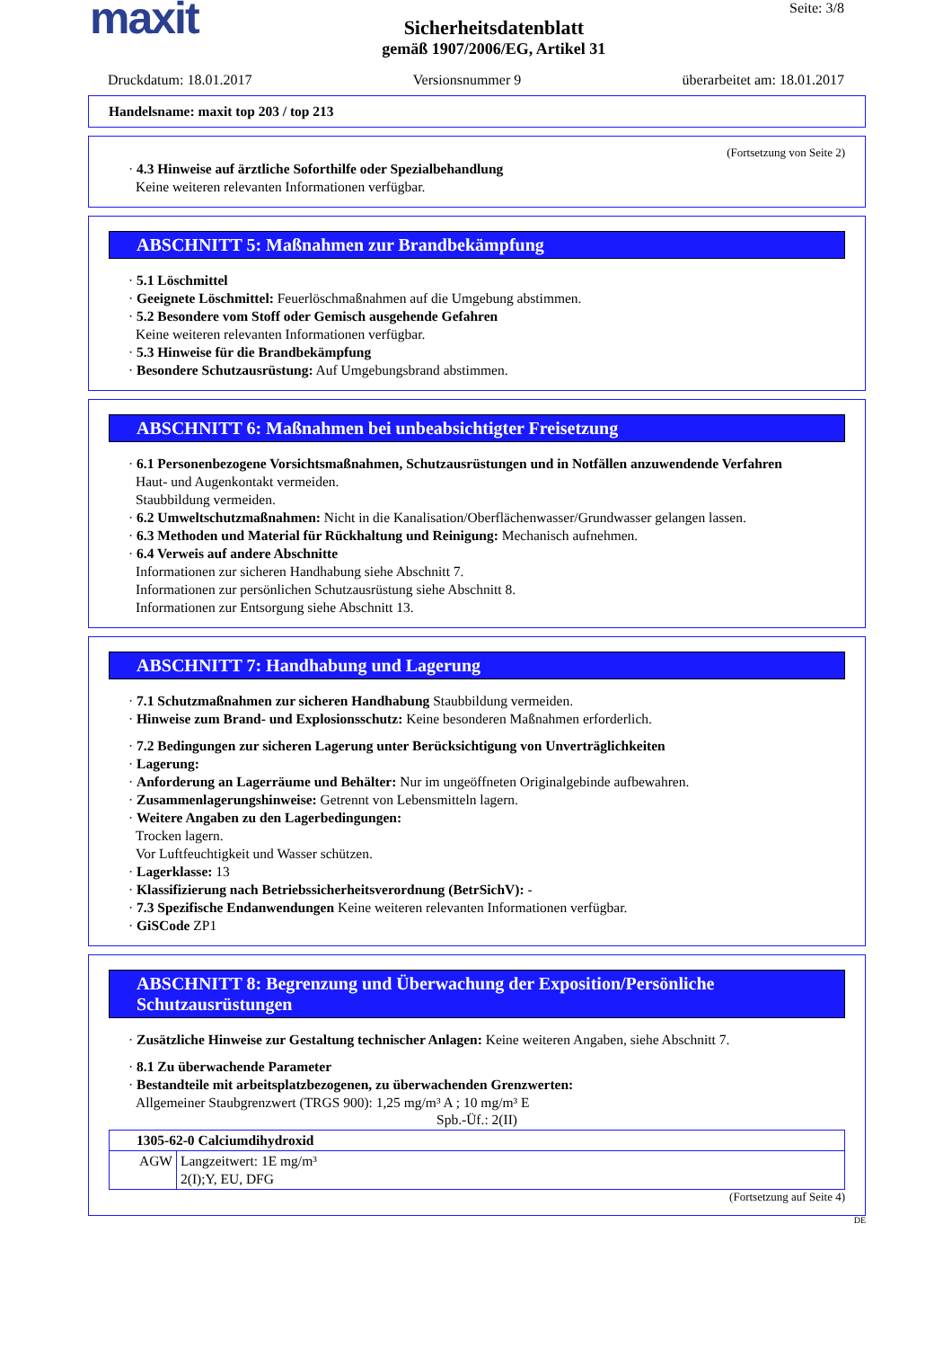maxit
Sicherheitsdatenblatt
gemäß 1907/2006/EG, Artikel 31
Seite: 3/8
Druckdatum: 18.01.2017 Versionsnummer 9 überarbeitet am: 18.01.2017
Handelsname: maxit top 203 / top 213
(Fortsetzung von Seite 2)
· 4.3 Hinweise auf ärztliche Soforthilfe oder Spezialbehandlung
Keine weiteren relevanten Informationen verfügbar.
ABSCHNITT 5: Maßnahmen zur Brandbekämpfung
· 5.1 Löschmittel
· Geeignete Löschmittel: Feuerlöschmaßnahmen auf die Umgebung abstimmen.
· 5.2 Besondere vom Stoff oder Gemisch ausgehende Gefahren
Keine weiteren relevanten Informationen verfügbar.
· 5.3 Hinweise für die Brandbekämpfung
· Besondere Schutzausrüstung: Auf Umgebungsbrand abstimmen.
ABSCHNITT 6: Maßnahmen bei unbeabsichtigter Freisetzung
· 6.1 Personenbezogene Vorsichtsmaßnahmen, Schutzausrüstungen und in Notfällen anzuwendende Verfahren
Haut- und Augenkontakt vermeiden.
Staubbildung vermeiden.
· 6.2 Umweltschutzmaßnahmen: Nicht in die Kanalisation/Oberflächenwasser/Grundwasser gelangen lassen.
· 6.3 Methoden und Material für Rückhaltung und Reinigung: Mechanisch aufnehmen.
· 6.4 Verweis auf andere Abschnitte
Informationen zur sicheren Handhabung siehe Abschnitt 7.
Informationen zur persönlichen Schutzausrüstung siehe Abschnitt 8.
Informationen zur Entsorgung siehe Abschnitt 13.
ABSCHNITT 7: Handhabung und Lagerung
· 7.1 Schutzmaßnahmen zur sicheren Handhabung Staubbildung vermeiden.
· Hinweise zum Brand- und Explosionsschutz: Keine besonderen Maßnahmen erforderlich.
· 7.2 Bedingungen zur sicheren Lagerung unter Berücksichtigung von Unverträglichkeiten
· Lagerung:
· Anforderung an Lagerräume und Behälter: Nur im ungeöffneten Originalgebinde aufbewahren.
· Zusammenlagerungshinweise: Getrennt von Lebensmitteln lagern.
· Weitere Angaben zu den Lagerbedingungen:
Trocken lagern.
Vor Luftfeuchtigkeit und Wasser schützen.
· Lagerklasse: 13
· Klassifizierung nach Betriebssicherheitsverordnung (BetrSichV): -
· 7.3 Spezifische Endanwendungen Keine weiteren relevanten Informationen verfügbar.
· GiSCode ZP1
ABSCHNITT 8: Begrenzung und Überwachung der Exposition/Persönliche Schutzausrüstungen
· Zusätzliche Hinweise zur Gestaltung technischer Anlagen: Keine weiteren Angaben, siehe Abschnitt 7.
· 8.1 Zu überwachende Parameter
· Bestandteile mit arbeitsplatzbezogenen, zu überwachenden Grenzwerten:
Allgemeiner Staubgrenzwert (TRGS 900): 1,25 mg/m³ A ; 10 mg/m³ E
Spb.-Üf.: 2(II)
| 1305-62-0 Calciumdihydroxid | |
| AGW | Langzeitwert: 1E mg/m³ 2(I);Y, EU, DFG |
(Fortsetzung auf Seite 4)
DE